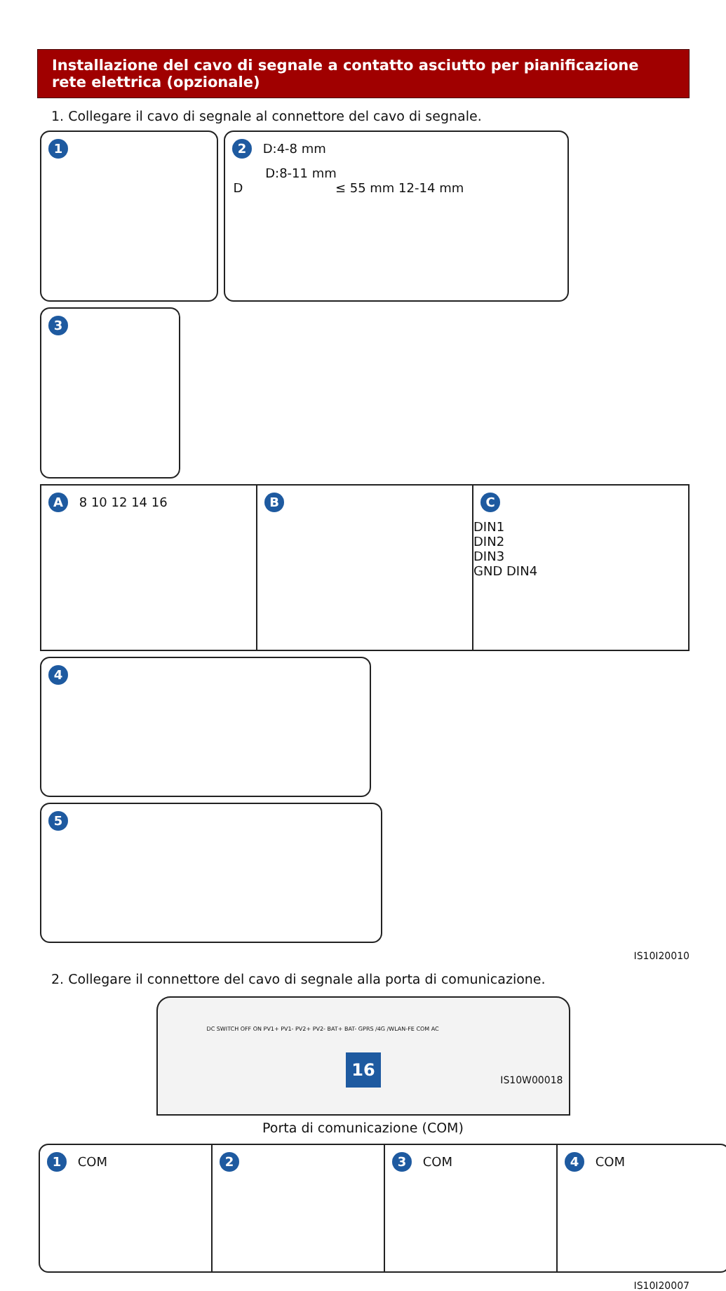Installazione del cavo di segnale a contatto asciutto per pianificazione rete elettrica (opzionale)
1. Collegare il cavo di segnale al connettore del cavo di segnale.
1
2 D:4-8 mm
D:8-11 mm
D ≤ 55 mm 12-14 mm
3
A 8 10 12 14 16
B C
DIN1
DIN2
DIN3
GND DIN4
4
5
IS10I20010
2. Collegare il connettore del cavo di segnale alla porta di comunicazione.
DC SWITCH OFF ON PV1+ PV1- PV2+ PV2- BAT+ BAT- GPRS /4G /WLAN-FE COM AC
IS10W00018
Porta di comunicazione (COM)
1 COM
2 3 COM
4 COM
IS10I20007
16